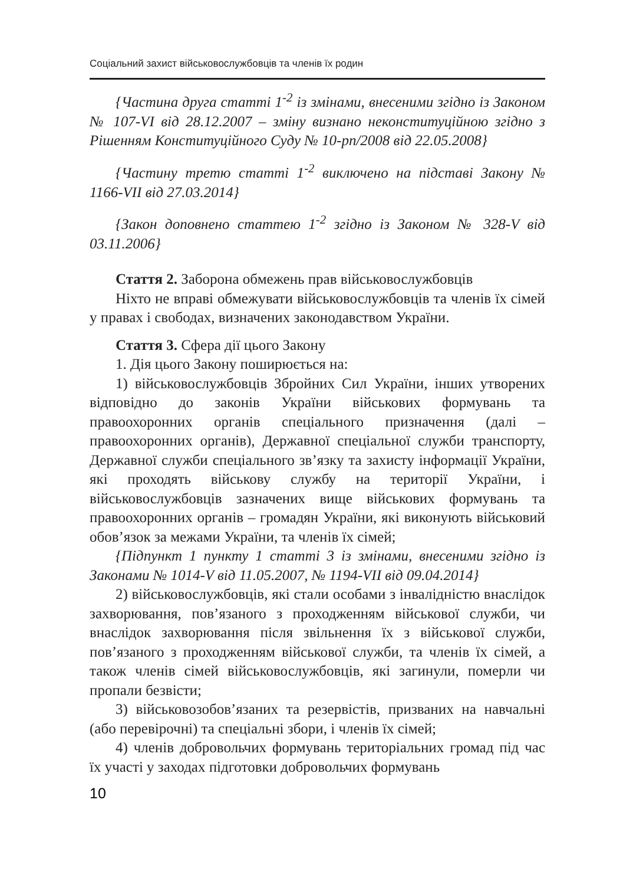Соціальний захист військовослужбовців та членів їх родин
{Частина друга статті 1<sup>-2</sup> із змінами, внесеними згідно із Законом № 107-VI від 28.12.2007 – зміну визнано неконституційною згідно з Рішенням Конституційного Суду № 10-рп/2008 від 22.05.2008}
{Частину третю статті 1<sup>-2</sup> виключено на підставі Закону № 1166-VII від 27.03.2014}
{Закон доповнено статтею 1<sup>-2</sup> згідно із Законом № 328-V від 03.11.2006}
Стаття 2. Заборона обмежень прав військовослужбовців
Ніхто не вправі обмежувати військовослужбовців та членів їх сімей у правах і свободах, визначених законодавством України.
Стаття 3. Сфера дії цього Закону
1. Дія цього Закону поширюється на:
1) військовослужбовців Збройних Сил України, інших утворених відповідно до законів України військових формувань та правоохоронних органів спеціального призначення (далі – правоохоронних органів), Державної спеціальної служби транспорту, Державної служби спеціального зв’язку та захисту інформації України, які проходять військову службу на території України, і військовослужбовців зазначених вище військових формувань та правоохоронних органів – громадян України, які виконують військовий обов’язок за межами України, та членів їх сімей;
{Підпункт 1 пункту 1 статті 3 із змінами, внесеними згідно із Законами № 1014-V від 11.05.2007, № 1194-VII від 09.04.2014}
2) військовослужбовців, які стали особами з інвалідністю внаслідок захворювання, пов’язаного з проходженням військової служби, чи внаслідок захворювання після звільнення їх з військової служби, пов’язаного з проходженням військової служби, та членів їх сімей, а також членів сімей військовослужбовців, які загинули, померли чи пропали безвісти;
3) військовозобов’язаних та резервістів, призваних на навчальні (або перевірочні) та спеціальні збори, і членів їх сімей;
4) членів добровольчих формувань територіальних громад під час їх участі у заходах підготовки добровольчих формувань
10